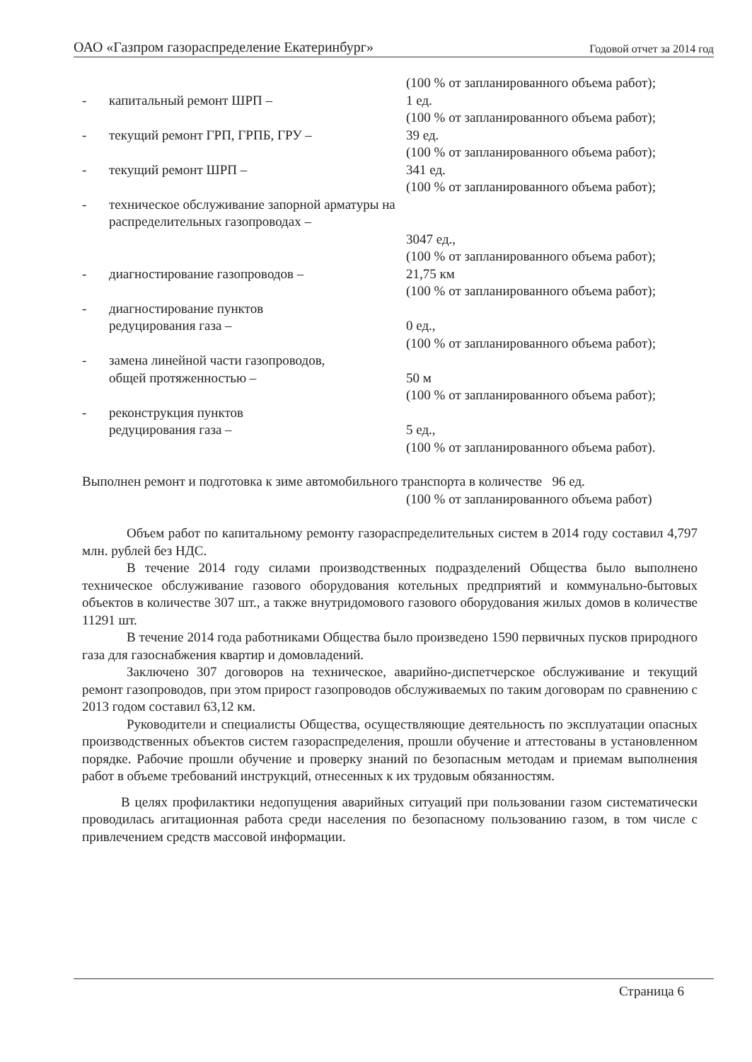ОАО «Газпром газораспределение Екатеринбург» Годовой отчет за 2014 год
(100 % от запланированного объема работ);
- капитальный ремонт ШРП – 1 ед.
(100 % от запланированного объема работ);
- текущий ремонт ГРП, ГРПБ, ГРУ – 39 ед.
(100 % от запланированного объема работ);
- текущий ремонт ШРП – 341 ед.
(100 % от запланированного объема работ);
- техническое обслуживание запорной арматуры на распределительных газопроводах –
3047 ед.,
(100 % от запланированного объема работ);
- диагностирование газопроводов – 21,75 км
(100 % от запланированного объема работ);
- диагностирование пунктов
редуцирования газа –
0 ед.,
(100 % от запланированного объема работ);
- замена линейной части газопроводов,
общей протяженностью –
50 м
(100 % от запланированного объема работ);
- реконструкция пунктов
редуцирования газа –
5 ед.,
(100 % от запланированного объема работ).
Выполнен ремонт и подготовка к зиме автомобильного транспорта в количестве 96 ед.
(100 % от запланированного объема работ)
Объем работ по капитальному ремонту газораспределительных систем в 2014 году составил 4,797 млн. рублей без НДС.
В течение 2014 году силами производственных подразделений Общества было выполнено техническое обслуживание газового оборудования котельных предприятий и коммунально-бытовых объектов в количестве 307 шт., а также внутридомового газового оборудования жилых домов в количестве 11291 шт.
В течение 2014 года работниками Общества было произведено 1590 первичных пусков природного газа для газоснабжения квартир и домовладений.
Заключено 307 договоров на техническое, аварийно-диспетчерское обслуживание и текущий ремонт газопроводов, при этом прирост газопроводов обслуживаемых по таким договорам по сравнению с 2013 годом составил 63,12 км.
Руководители и специалисты Общества, осуществляющие деятельность по эксплуатации опасных производственных объектов систем газораспределения, прошли обучение и аттестованы в установленном порядке. Рабочие прошли обучение и проверку знаний по безопасным методам и приемам выполнения работ в объеме требований инструкций, отнесенных к их трудовым обязанностям.
В целях профилактики недопущения аварийных ситуаций при пользовании газом систематически проводилась агитационная работа среди населения по безопасному пользованию газом, в том числе с привлечением средств массовой информации.
Страница 6